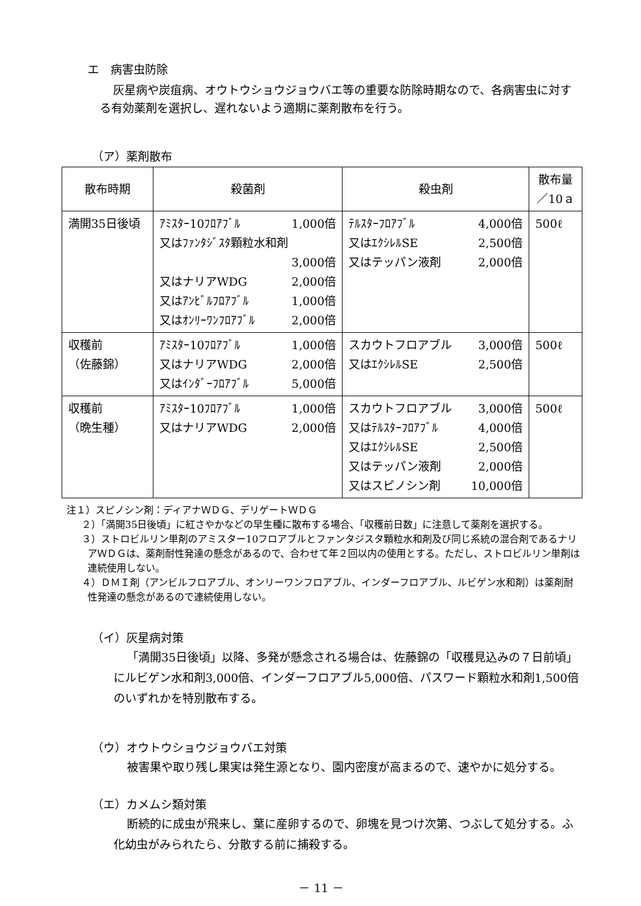エ　病害虫防除
灰星病や炭疽病、オウトウショウジョウバエ等の重要な防除時期なので、各病害虫に対する有効薬剤を選択し、遅れないよう適期に薬剤散布を行う。
（ア）薬剤散布
| 散布時期 | 殺菌剤 | 殺虫剤 | 散布量 ／10ａ |
| --- | --- | --- | --- |
| 満開35日後頃 | ｱﾐｽﾀｰ10ﾌﾛｱﾌﾞﾙ 1,000倍 又はﾌｧﾝﾀｼﾞｽﾀ顆粒水和剤 3,000倍 又はナリアWDG 2,000倍 又はｱﾝﾋﾞﾙﾌﾛｱﾌﾞﾙ 1,000倍 又はｵﾝﾘｰﾜﾝﾌﾛｱﾌﾞﾙ 2,000倍 | ﾃﾙｽﾀｰﾌﾛｱﾌﾞﾙ 4,000倍 又はｴｸｼﾚﾙSE 2,500倍 又はテッパン液剤 2,000倍 | 500ℓ |
| 収穫前 （佐藤錦） | ｱﾐｽﾀｰ10ﾌﾛｱﾌﾞﾙ 1,000倍 又はナリアWDG 2,000倍 又はｲﾝﾀﾞｰﾌﾛｱﾌﾞﾙ 5,000倍 | スカウトフロアブル 3,000倍 又はｴｸｼﾚﾙSE 2,500倍 | 500ℓ |
| 収穫前 （晩生種） | ｱﾐｽﾀｰ10ﾌﾛｱﾌﾞﾙ 1,000倍 又はナリアWDG 2,000倍 | スカウトフロアブル 3,000倍 又はﾃﾙｽﾀｰﾌﾛｱﾌﾞﾙ 4,000倍 又はｴｸｼﾚﾙSE 2,500倍 又はテッパン液剤 2,000倍 又はスピノシン剤 10,000倍 | 500ℓ |
注１）スピノシン剤：ディアナＷＤＧ、デリゲートＷＤＧ
２）「満開35日後頃」に紅さやかなどの早生種に散布する場合、「収穫前日数」に注意して薬剤を選択する。
３）ストロビルリン単剤のアミスター10フロアブルとファンタジスタ顆粒水和剤及び同じ系統の混合剤であるナリアＷＤＧは、薬剤耐性発達の懸念があるので、合わせて年２回以内の使用とする。ただし、ストロビルリン単剤は連続使用しない。
４）ＤＭＩ剤（アンビルフロアブル、オンリーワンフロアブル、インダーフロアブル、ルビゲン水和剤）は薬剤耐性発達の懸念があるので連続使用しない。
（イ）灰星病対策
「満開35日後頃」以降、多発が懸念される場合は、佐藤錦の「収穫見込みの７日前頃」にルビゲン水和剤3,000倍、インダーフロアブル5,000倍、パスワード顆粒水和剤1,500倍のいずれかを特別散布する。
（ウ）オウトウショウジョウバエ対策
被害果や取り残し果実は発生源となり、園内密度が高まるので、速やかに処分する。
（エ）カメムシ類対策
断続的に成虫が飛来し、葉に産卵するので、卵塊を見つけ次第、つぶして処分する。ふ化幼虫がみられたら、分散する前に捕殺する。
－ 11 －